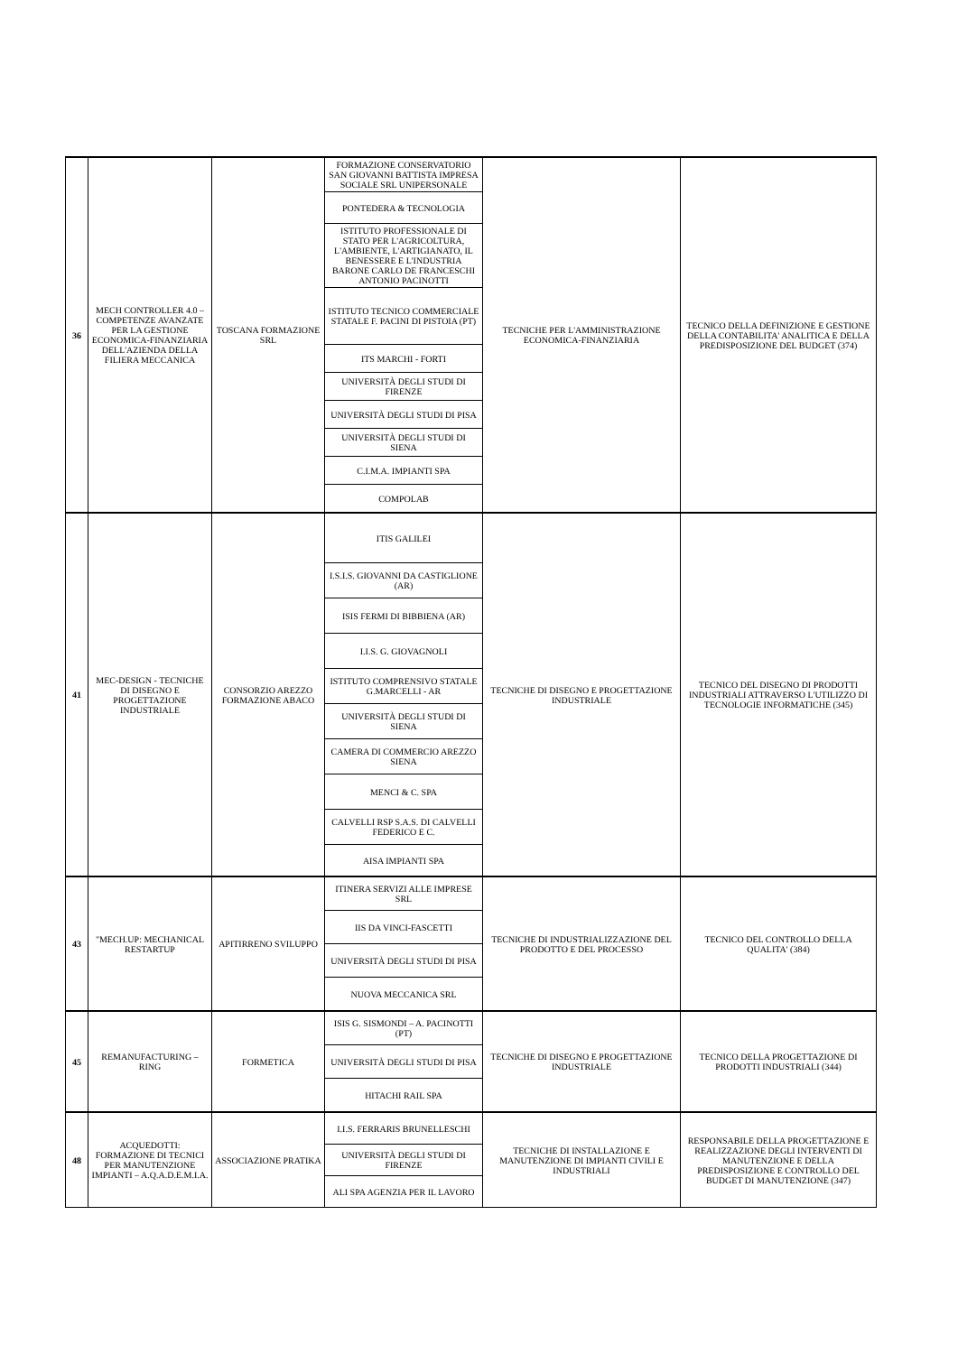| 36 | MECH CONTROLLER 4.0 – COMPETENZE AVANZATE PER LA GESTIONE ECONOMICA-FINANZIARIA DELL'AZIENDA DELLA FILIERA MECCANICA | TOSCANA FORMAZIONE SRL | FORMAZIONE CONSERVATORIO SAN GIOVANNI BATTISTA IMPRESA SOCIALE SRL UNIPERSONALE | TECNICHE PER L'AMMINISTRAZIONE ECONOMICA-FINANZIARIA | TECNICO DELLA DEFINIZIONE E GESTIONE DELLA CONTABILITA' ANALITICA E DELLA PREDISPOSIZIONE DEL BUDGET (374) |
| | | | PONTEDERA & TECNOLOGIA | | |
| | | | ISTITUTO PROFESSIONALE DI STATO PER L'AGRICOLTURA, L'AMBIENTE, L'ARTIGIANATO, IL BENESSERE E L'INDUSTRIA BARONE CARLO DE FRANCESCHI ANTONIO PACINOTTI | | |
| | | | ISTITUTO TECNICO COMMERCIALE STATALE F. PACINI DI PISTOIA (PT) | | |
| | | | ITS MARCHI - FORTI | | |
| | | | UNIVERSITÀ DEGLI STUDI DI FIRENZE | | |
| | | | UNIVERSITÀ DEGLI STUDI DI PISA | | |
| | | | UNIVERSITÀ DEGLI STUDI DI SIENA | | |
| | | | C.I.M.A. IMPIANTI SPA | | |
| | | | COMPOLAB | | |
| 41 | MEC-DESIGN - TECNICHE DI DISEGNO E PROGETTAZIONE INDUSTRIALE | CONSORZIO AREZZO FORMAZIONE ABACO | ITIS GALILEI | TECNICHE DI DISEGNO E PROGETTAZIONE INDUSTRIALE | TECNICO DEL DISEGNO DI PRODOTTI INDUSTRIALI ATTRAVERSO L'UTILIZZO DI TECNOLOGIE INFORMATICHE (345) |
| | | | I.S.I.S. GIOVANNI DA CASTIGLIONE (AR) | | |
| | | | ISIS FERMI DI BIBBIENA (AR) | | |
| | | | I.I.S. G. GIOVAGNOLI | | |
| | | | ISTITUTO COMPRENSIVO STATALE G.MARCELLI - AR | | |
| | | | UNIVERSITÀ DEGLI STUDI DI SIENA | | |
| | | | CAMERA DI COMMERCIO AREZZO SIENA | | |
| | | | MENCI & C. SPA | | |
| | | | CALVELLI RSP S.A.S. DI CALVELLI FEDERICO E C. | | |
| | | | AISA IMPIANTI SPA | | |
| 43 | "MECH.UP: MECHANICAL RESTARTUP | APITIRRENO SVILUPPO | ITINERA SERVIZI ALLE IMPRESE SRL | TECNICHE DI INDUSTRIALIZZAZIONE DEL PRODOTTO E DEL PROCESSO | TECNICO DEL CONTROLLO DELLA QUALITA' (384) |
| | | | IIS DA VINCI-FASCETTI | | |
| | | | UNIVERSITÀ DEGLI STUDI DI PISA | | |
| | | | NUOVA MECCANICA SRL | | |
| 45 | REMANUFACTURING – RING | FORMETICA | ISIS G. SISMONDI – A. PACINOTTI (PT) | TECNICHE DI DISEGNO E PROGETTAZIONE INDUSTRIALE | TECNICO DELLA PROGETTAZIONE DI PRODOTTI INDUSTRIALI (344) |
| | | | UNIVERSITÀ DEGLI STUDI DI PISA | | |
| | | | HITACHI RAIL SPA | | |
| 48 | ACQUEDOTTI: FORMAZIONE DI TECNICI PER MANUTENZIONE IMPIANTI – A.Q.A.D.E.M.I.A. | ASSOCIAZIONE PRATIKA | I.I.S. FERRARIS BRUNELLESCHI | TECNICHE DI INSTALLAZIONE E MANUTENZIONE DI IMPIANTI CIVILI E INDUSTRIALI | RESPONSABILE DELLA PROGETTAZIONE E REALIZZAZIONE DEGLI INTERVENTI DI MANUTENZIONE E DELLA PREDISPOSIZIONE E CONTROLLO DEL BUDGET DI MANUTENZIONE (347) |
| | | | UNIVERSITÀ DEGLI STUDI DI FIRENZE | | |
| | | | ALI SPA AGENZIA PER IL LAVORO | | |